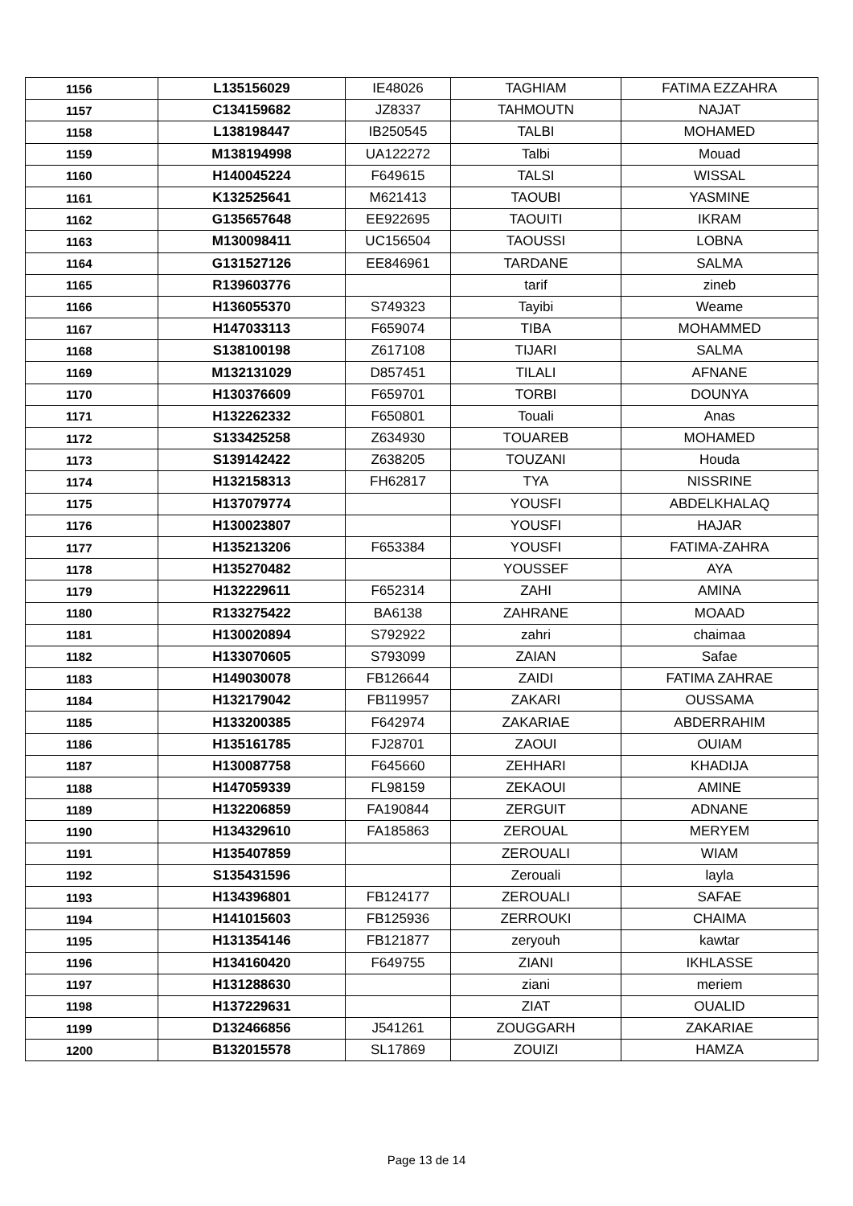| 1156 | L135156029 | IE48026 | TAGHIAM | FATIMA EZZAHRA |
| 1157 | C134159682 | JZ8337 | TAHMOUTN | NAJAT |
| 1158 | L138198447 | IB250545 | TALBI | MOHAMED |
| 1159 | M138194998 | UA122272 | Talbi | Mouad |
| 1160 | H140045224 | F649615 | TALSI | WISSAL |
| 1161 | K132525641 | M621413 | TAOUBI | YASMINE |
| 1162 | G135657648 | EE922695 | TAOUITI | IKRAM |
| 1163 | M130098411 | UC156504 | TAOUSSI | LOBNA |
| 1164 | G131527126 | EE846961 | TARDANE | SALMA |
| 1165 | R139603776 | | tarif | zineb |
| 1166 | H136055370 | S749323 | Tayibi | Weame |
| 1167 | H147033113 | F659074 | TIBA | MOHAMMED |
| 1168 | S138100198 | Z617108 | TIJARI | SALMA |
| 1169 | M132131029 | D857451 | TILALI | AFNANE |
| 1170 | H130376609 | F659701 | TORBI | DOUNYA |
| 1171 | H132262332 | F650801 | Touali | Anas |
| 1172 | S133425258 | Z634930 | TOUAREB | MOHAMED |
| 1173 | S139142422 | Z638205 | TOUZANI | Houda |
| 1174 | H132158313 | FH62817 | TYA | NISSRINE |
| 1175 | H137079774 | | YOUSFI | ABDELKHALAQ |
| 1176 | H130023807 | | YOUSFI | HAJAR |
| 1177 | H135213206 | F653384 | YOUSFI | FATIMA-ZAHRA |
| 1178 | H135270482 | | YOUSSEF | AYA |
| 1179 | H132229611 | F652314 | ZAHI | AMINA |
| 1180 | R133275422 | BA6138 | ZAHRANE | MOAAD |
| 1181 | H130020894 | S792922 | zahri | chaimaa |
| 1182 | H133070605 | S793099 | ZAIAN | Safae |
| 1183 | H149030078 | FB126644 | ZAIDI | FATIMA ZAHRAE |
| 1184 | H132179042 | FB119957 | ZAKARI | OUSSAMA |
| 1185 | H133200385 | F642974 | ZAKARIAE | ABDERRAHIM |
| 1186 | H135161785 | FJ28701 | ZAOUI | OUIAM |
| 1187 | H130087758 | F645660 | ZEHHARI | KHADIJA |
| 1188 | H147059339 | FL98159 | ZEKAOUI | AMINE |
| 1189 | H132206859 | FA190844 | ZERGUIT | ADNANE |
| 1190 | H134329610 | FA185863 | ZEROUAL | MERYEM |
| 1191 | H135407859 | | ZEROUALI | WIAM |
| 1192 | S135431596 | | Zerouali | layla |
| 1193 | H134396801 | FB124177 | ZEROUALI | SAFAE |
| 1194 | H141015603 | FB125936 | ZERROUKI | CHAIMA |
| 1195 | H131354146 | FB121877 | zeryouh | kawtar |
| 1196 | H134160420 | F649755 | ZIANI | IKHLASSE |
| 1197 | H131288630 | | ziani | meriem |
| 1198 | H137229631 | | ZIAT | OUALID |
| 1199 | D132466856 | J541261 | ZOUGGARH | ZAKARIAE |
| 1200 | B132015578 | SL17869 | ZOUIZI | HAMZA |
Page 13 de 14